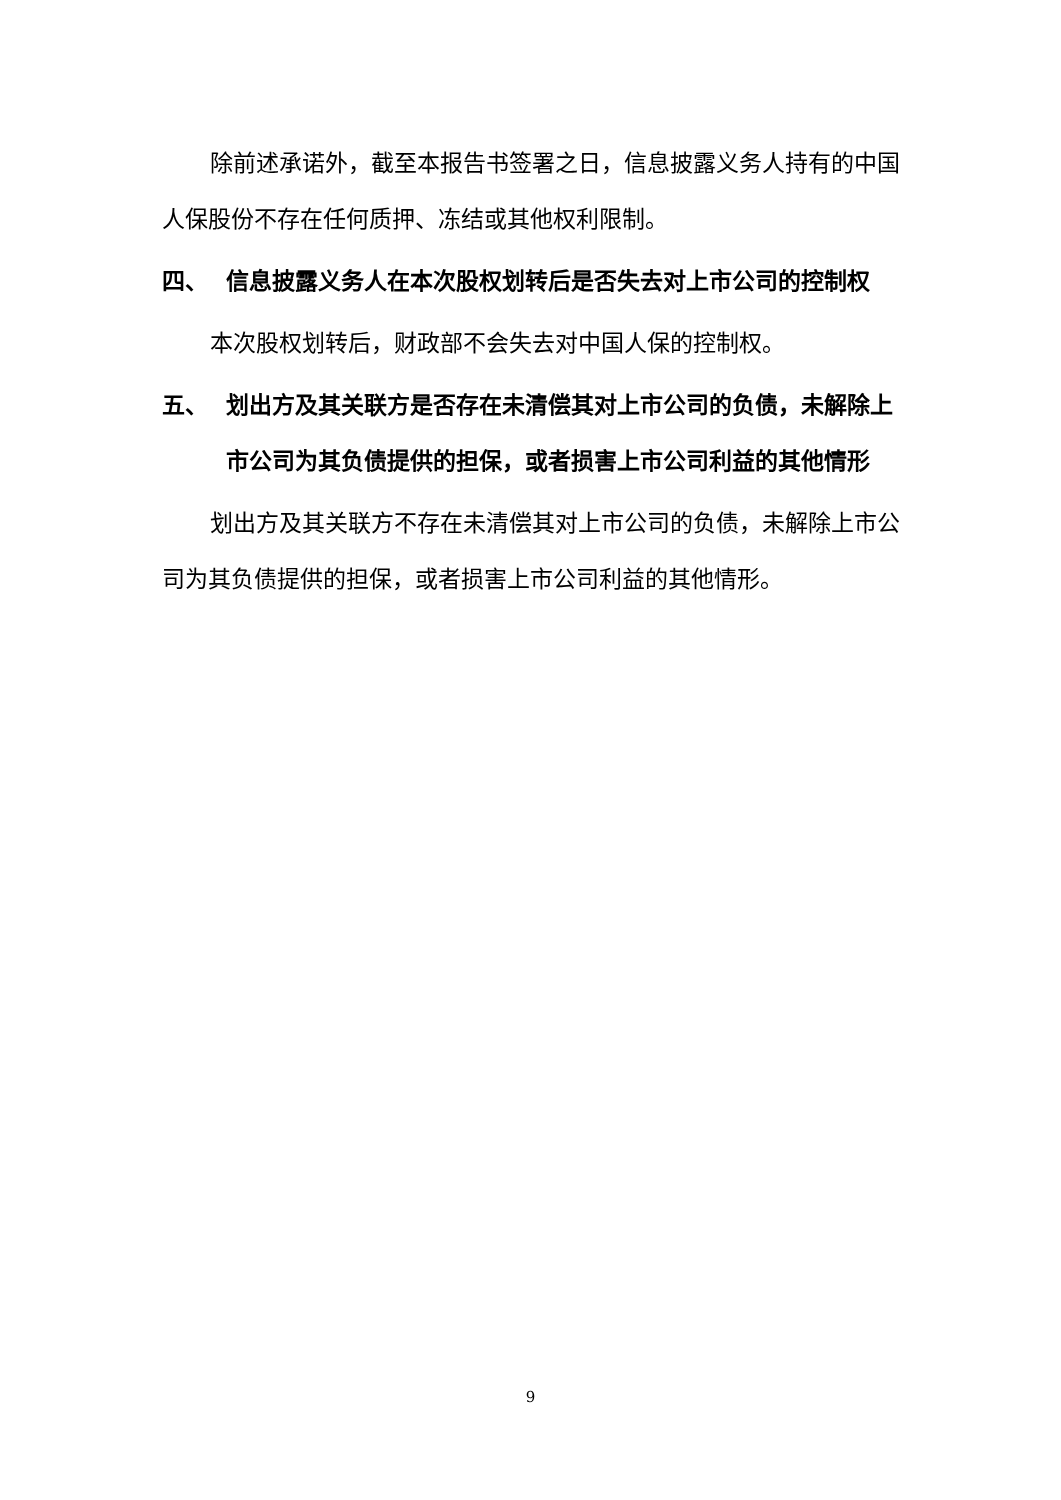除前述承诺外，截至本报告书签署之日，信息披露义务人持有的中国人保股份不存在任何质押、冻结或其他权利限制。
四、 信息披露义务人在本次股权划转后是否失去对上市公司的控制权
本次股权划转后，财政部不会失去对中国人保的控制权。
五、 划出方及其关联方是否存在未清偿其对上市公司的负债，未解除上市公司为其负债提供的担保，或者损害上市公司利益的其他情形
划出方及其关联方不存在未清偿其对上市公司的负债，未解除上市公司为其负债提供的担保，或者损害上市公司利益的其他情形。
9